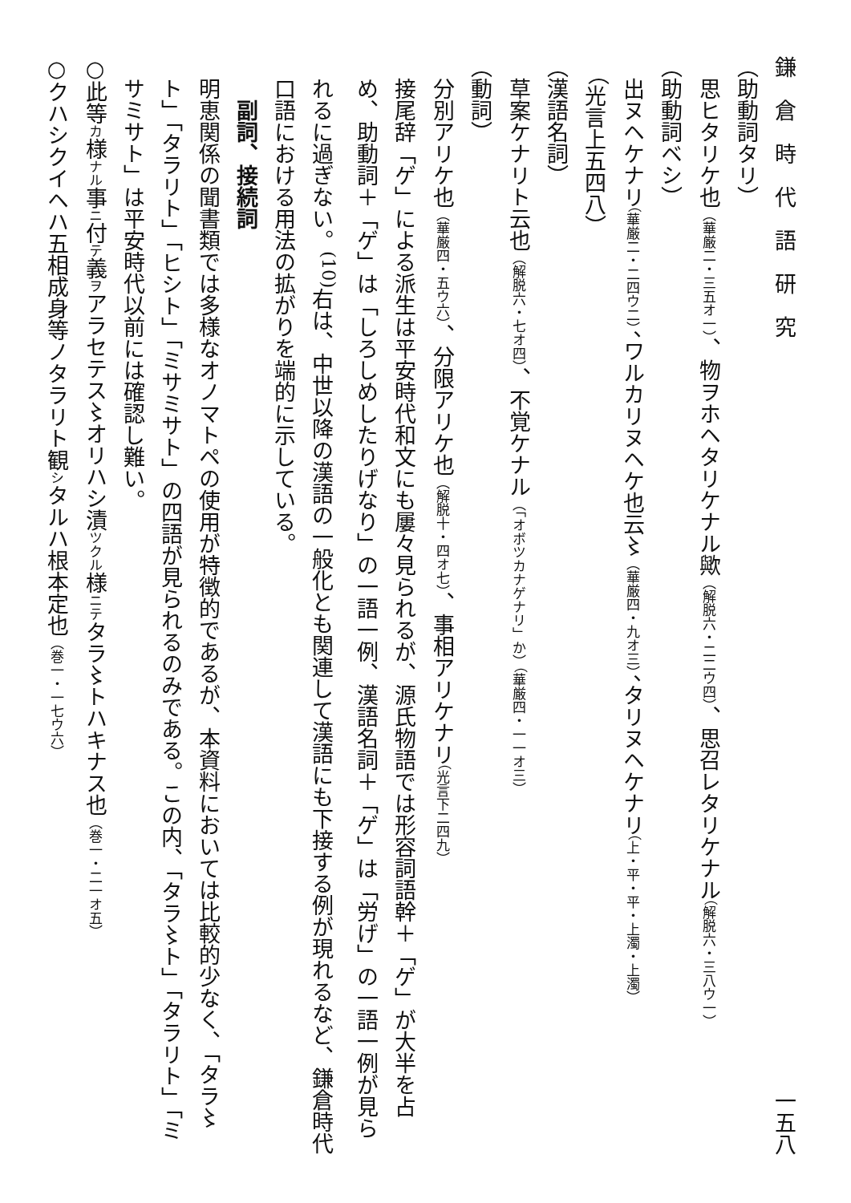鎌　倉　時　代　語　研　究 一五八
（助動詞タリ）
思ヒタリケ也（華厳二・三五オ一）、物ヲホヘタリケナル歟（解脱六・二二ウ四）、思召レタリケナル（解脱六・三八ウ一）
（助動詞ベシ）
出ヌヘケナリ（華厳二・二四ウ二）、ワルカリヌヘケ也云〻（華厳四・九オ三）、タリヌヘケナリ（上・平・平・上濁・上濁）（光言上五四八）
（漢語名詞）
草案ケナリト云也（解脱六・七オ四）、不覚ケナル（「オボツカナゲナリ」か）（華厳四・一一オ三）
（動詞）
分別アリケ也（華厳四・五ウ六）、分限アリケ也（解脱十・四オ七）、事相アリケナリ（光言下二四九）
接尾辞「ゲ」による派生は平安時代和文にも屢々見られるが、源氏物語では形容詞語幹＋「ゲ」が大半を占め、助動詞＋「ゲ」は「しろしめしたりげなり」の一語一例、漢語名詞＋「ゲ」は「労げ」の一語一例が見られるに過ぎない。<sup>(10)</sup>右は、中世以降の漢語の一般化とも関連して漢語にも下接する例が現れるなど、鎌倉時代口語における用法の拡がりを端的に示している。
副詞、接続詞
明恵関係の聞書類では多様なオノマトペの使用が特徴的であるが、本資料においては比較的少なく、「タラ〻ト」「タラリト」「ヒシト」「ミサミサト」の四語が見られるのみである。この内、「タラ〻ト」「タラリト」「ミサミサト」は平安時代以前には確認し難い。
○此等カ様ナル事ニ付テ義ヲアラセテス〻オリハシ漬ツクル様ニテタラ〻トハキナス也（巻一・二一オ五）
○クハシクイヘハ五相成身等ノタラリト観シタルハ根本定也（巻一・一七ウ六）